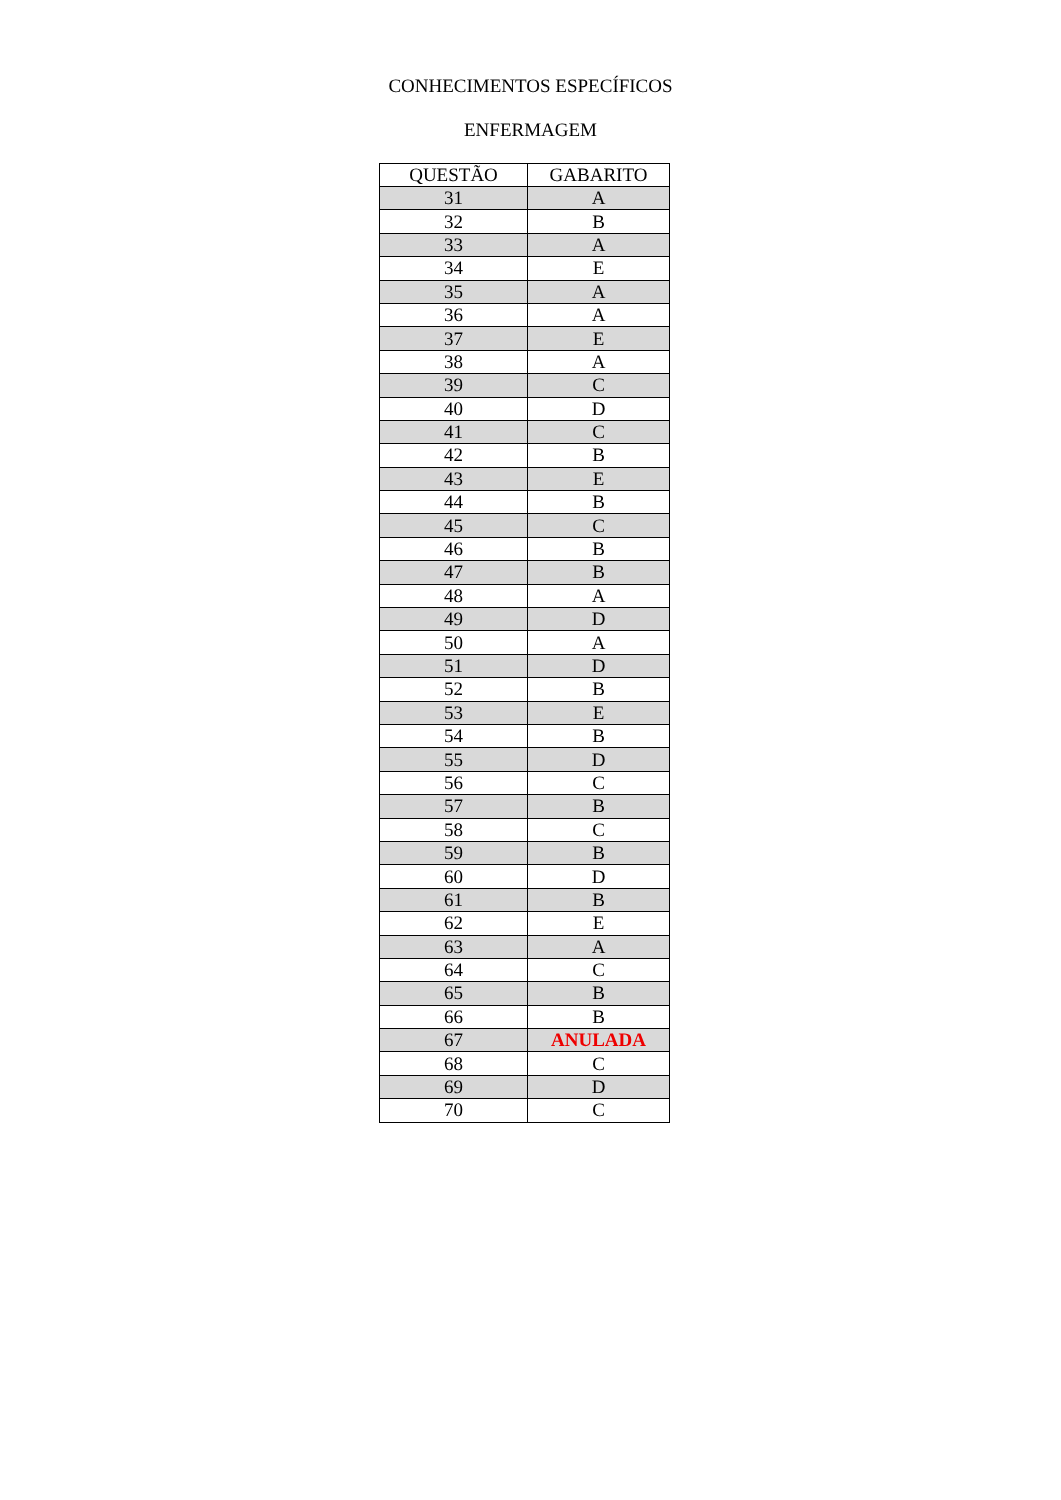CONHECIMENTOS ESPECÍFICOS
ENFERMAGEM
| QUESTÃO | GABARITO |
| --- | --- |
| 31 | A |
| 32 | B |
| 33 | A |
| 34 | E |
| 35 | A |
| 36 | A |
| 37 | E |
| 38 | A |
| 39 | C |
| 40 | D |
| 41 | C |
| 42 | B |
| 43 | E |
| 44 | B |
| 45 | C |
| 46 | B |
| 47 | B |
| 48 | A |
| 49 | D |
| 50 | A |
| 51 | D |
| 52 | B |
| 53 | E |
| 54 | B |
| 55 | D |
| 56 | C |
| 57 | B |
| 58 | C |
| 59 | B |
| 60 | D |
| 61 | B |
| 62 | E |
| 63 | A |
| 64 | C |
| 65 | B |
| 66 | B |
| 67 | ANULADA |
| 68 | C |
| 69 | D |
| 70 | C |